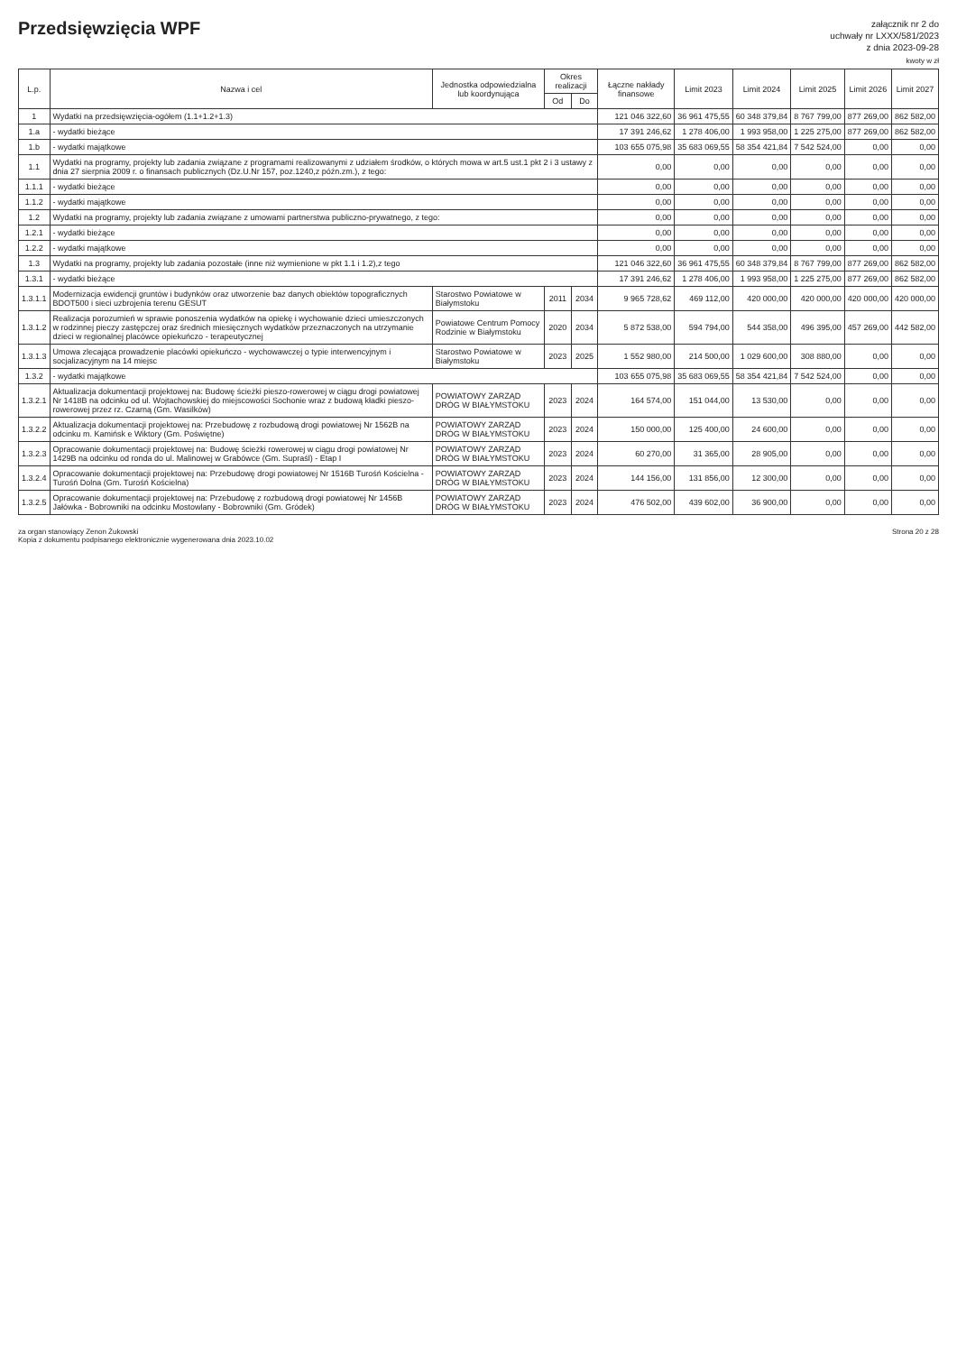Przedsięwzięcia WPF
załącznik nr 2 do
uchwały nr LXXX/581/2023
z dnia 2023-09-28
kwoty w zł
| L.p. | Nazwa i cel | Jednostka odpowiedzialna lub koordynująca | Okres realizacji | | Łączne nakłady finansowe | Limit 2023 | Limit 2024 | Limit 2025 | Limit 2026 | Limit 2027 |
| --- | --- | --- | --- | --- | --- | --- | --- | --- | --- | --- |
| | | | Od | Do | | | | | | |
| 1 | Wydatki na przedsięwzięcia-ogółem (1.1+1.2+1.3) | | | | 121 046 322,60 | 36 961 475,55 | 60 348 379,84 | 8 767 799,00 | 877 269,00 | 862 582,00 |
| 1.a | - wydatki bieżące | | | | 17 391 246,62 | 1 278 406,00 | 1 993 958,00 | 1 225 275,00 | 877 269,00 | 862 582,00 |
| 1.b | - wydatki majątkowe | | | | 103 655 075,98 | 35 683 069,55 | 58 354 421,84 | 7 542 524,00 | 0,00 | 0,00 |
| 1.1 | Wydatki na programy, projekty lub zadania związane z programami realizowanymi z udziałem środków, o których mowa w art.5 ust.1 pkt 2 i 3 ustawy z dnia 27 sierpnia 2009 r. o finansach publicznych (Dz.U.Nr 157, poz.1240,z późn.zm.), z tego: | | | | 0,00 | 0,00 | 0,00 | 0,00 | 0,00 | 0,00 |
| 1.1.1 | - wydatki bieżące | | | | 0,00 | 0,00 | 0,00 | 0,00 | 0,00 | 0,00 |
| 1.1.2 | - wydatki majątkowe | | | | 0,00 | 0,00 | 0,00 | 0,00 | 0,00 | 0,00 |
| 1.2 | Wydatki na programy, projekty lub zadania związane z umowami partnerstwa publiczno-prywatnego, z tego: | | | | 0,00 | 0,00 | 0,00 | 0,00 | 0,00 | 0,00 |
| 1.2.1 | - wydatki bieżące | | | | 0,00 | 0,00 | 0,00 | 0,00 | 0,00 | 0,00 |
| 1.2.2 | - wydatki majątkowe | | | | 0,00 | 0,00 | 0,00 | 0,00 | 0,00 | 0,00 |
| 1.3 | Wydatki na programy, projekty lub zadania pozostałe (inne niż wymienione w pkt 1.1 i 1.2),z tego | | | | 121 046 322,60 | 36 961 475,55 | 60 348 379,84 | 8 767 799,00 | 877 269,00 | 862 582,00 |
| 1.3.1 | - wydatki bieżące | | | | 17 391 246,62 | 1 278 406,00 | 1 993 958,00 | 1 225 275,00 | 877 269,00 | 862 582,00 |
| 1.3.1.1 | Modernizacja ewidencji gruntów i budynków oraz utworzenie baz danych obiektów topograficznych BDOT500 i sieci uzbrojenia terenu GESUT | Starostwo Powiatowe w Białymstoku | 2011 | 2034 | 9 965 728,62 | 469 112,00 | 420 000,00 | 420 000,00 | 420 000,00 | 420 000,00 |
| 1.3.1.2 | Realizacja porozumień w sprawie ponoszenia wydatków na opiekę i wychowanie dzieci umieszczonych w rodzinnej pieczy zastępczej oraz średnich miesięcznych wydatków przeznaczonych na utrzymanie dzieci w regionalnej placówce opiekuńczo - terapeutycznej | Powiatowe Centrum Pomocy Rodzinie w Białymstoku | 2020 | 2034 | 5 872 538,00 | 594 794,00 | 544 358,00 | 496 395,00 | 457 269,00 | 442 582,00 |
| 1.3.1.3 | Umowa zlecająca prowadzenie placówki opiekuńczo - wychowawczej o typie interwencyjnym i socjalizacyjnym na 14 miejsc | Starostwo Powiatowe w Białymstoku | 2023 | 2025 | 1 552 980,00 | 214 500,00 | 1 029 600,00 | 308 880,00 | 0,00 | 0,00 |
| 1.3.2 | - wydatki majątkowe | | | | 103 655 075,98 | 35 683 069,55 | 58 354 421,84 | 7 542 524,00 | 0,00 | 0,00 |
| 1.3.2.1 | Aktualizacja dokumentacji projektowej na: Budowę ścieżki pieszo-rowerowej w ciągu drogi powiatowej Nr 1418B na odcinku od ul. Wojtachowskiej do miejscowości Sochonie wraz z budową kładki pieszo-rowerowej przez rz. Czarną (Gm. Wasilków) | POWIATOWY ZARZĄD DRÓG W BIAŁYMSTOKU | 2023 | 2024 | 164 574,00 | 151 044,00 | 13 530,00 | 0,00 | 0,00 | 0,00 |
| 1.3.2.2 | Aktualizacja dokumentacji projektowej na: Przebudowę z rozbudową drogi powiatowej Nr 1562B na odcinku m. Kamińsk e Wiktory (Gm. Poświętne) | POWIATOWY ZARZĄD DRÓG W BIAŁYMSTOKU | 2023 | 2024 | 150 000,00 | 125 400,00 | 24 600,00 | 0,00 | 0,00 | 0,00 |
| 1.3.2.3 | Opracowanie dokumentacji projektowej na: Budowę ścieżki rowerowej w ciągu drogi powiatowej Nr 1429B na odcinku od ronda do ul. Malinowej w Grabówce (Gm. Supraśl) - Etap I | POWIATOWY ZARZĄD DRÓG W BIAŁYMSTOKU | 2023 | 2024 | 60 270,00 | 31 365,00 | 28 905,00 | 0,00 | 0,00 | 0,00 |
| 1.3.2.4 | Opracowanie dokumentacji projektowej na: Przebudowę drogi powiatowej Nr 1516B Turośń Kościelna - Turośń Dolna (Gm. Turośń Kościelna) | POWIATOWY ZARZĄD DRÓG W BIAŁYMSTOKU | 2023 | 2024 | 144 156,00 | 131 856,00 | 12 300,00 | 0,00 | 0,00 | 0,00 |
| 1.3.2.5 | Opracowanie dokumentacji projektowej na: Przebudowę z rozbudową drogi powiatowej Nr 1456B Jałówka - Bobrowniki na odcinku Mostowlany - Bobrowniki (Gm. Gródek) | POWIATOWY ZARZĄD DRÓG W BIAŁYMSTOKU | 2023 | 2024 | 476 502,00 | 439 602,00 | 36 900,00 | 0,00 | 0,00 | 0,00 |
za organ stanowiący Zenon Żukowski
Kopia z dokumentu podpisanego elektronicznie wygenerowana dnia 2023.10.02
Strona 20 z 28